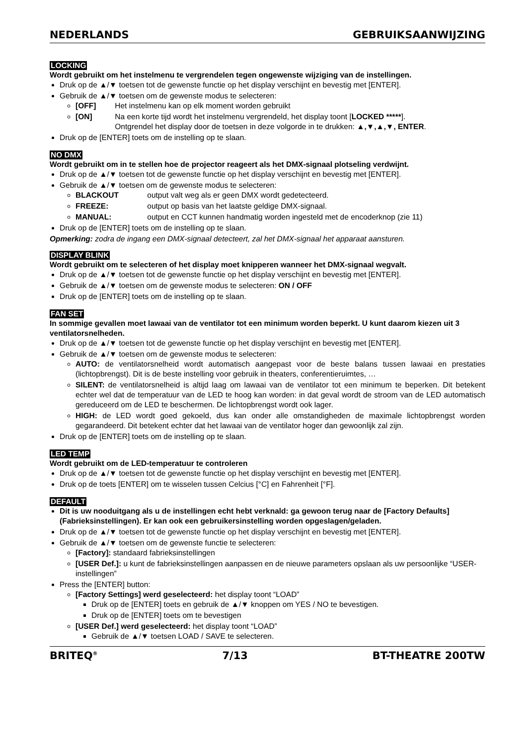NEDERLANDS GEBRUIKSAANWIJZING
LOCKING
Wordt gebruikt om het instelmenu te vergrendelen tegen ongewenste wijziging van de instellingen.
Druk op de ▲/▼ toetsen tot de gewenste functie op het display verschijnt en bevestig met [ENTER].
Gebruik de ▲/▼ toetsen om de gewenste modus te selecteren:
[OFF] Het instelmenu kan op elk moment worden gebruikt
[ON] Na een korte tijd wordt het instelmenu vergrendeld, het display toont [LOCKED *****].
Ontgrendel het display door de toetsen in deze volgorde in te drukken: ▲,▼,▲,▼, ENTER.
Druk op de [ENTER] toets om de instelling op te slaan.
NO DMX
Wordt gebruikt om in te stellen hoe de projector reageert als het DMX-signaal plotseling verdwijnt.
Druk op de ▲/▼ toetsen tot de gewenste functie op het display verschijnt en bevestig met [ENTER].
Gebruik de ▲/▼ toetsen om de gewenste modus te selecteren:
BLACKOUT output valt weg als er geen DMX wordt gedetecteerd.
FREEZE: output op basis van het laatste geldige DMX-signaal.
MANUAL: output en CCT kunnen handmatig worden ingesteld met de encoderknop (zie 11)
Druk op de [ENTER] toets om de instelling op te slaan.
Opmerking: zodra de ingang een DMX-signaal detecteert, zal het DMX-signaal het apparaat aansturen.
DISPLAY BLINK
Wordt gebruikt om te selecteren of het display moet knipperen wanneer het DMX-signaal wegvalt.
Druk op de ▲/▼ toetsen tot de gewenste functie op het display verschijnt en bevestig met [ENTER].
Gebruik de ▲/▼ toetsen om de gewenste modus te selecteren: ON / OFF
Druk op de [ENTER] toets om de instelling op te slaan.
FAN SET
In sommige gevallen moet lawaai van de ventilator tot een minimum worden beperkt. U kunt daarom kiezen uit 3 ventilatorsnelheden.
Druk op de ▲/▼ toetsen tot de gewenste functie op het display verschijnt en bevestig met [ENTER].
Gebruik de ▲/▼ toetsen om de gewenste modus te selecteren:
AUTO: de ventilatorsnelheid wordt automatisch aangepast voor de beste balans tussen lawaai en prestaties (lichtopbrengst). Dit is de beste instelling voor gebruik in theaters, conferentieruimtes, …
SILENT: de ventilatorsnelheid is altijd laag om lawaai van de ventilator tot een minimum te beperken. Dit betekent echter wel dat de temperatuur van de LED te hoog kan worden: in dat geval wordt de stroom van de LED automatisch gereduceerd om de LED te beschermen. De lichtopbrengst wordt ook lager.
HIGH: de LED wordt goed gekoeld, dus kan onder alle omstandigheden de maximale lichtopbrengst worden gegarandeerd. Dit betekent echter dat het lawaai van de ventilator hoger dan gewoonlijk zal zijn.
Druk op de [ENTER] toets om de instelling op te slaan.
LED TEMP
Wordt gebruikt om de LED-temperatuur te controleren
Druk op de ▲/▼ toetsen tot de gewenste functie op het display verschijnt en bevestig met [ENTER].
Druk op de toets [ENTER] om te wisselen tussen Celcius [°C] en Fahrenheit [°F].
DEFAULT
Dit is uw nooduitgang als u de instellingen echt hebt verknald: ga gewoon terug naar de [Factory Defaults] (Fabrieksinstellingen). Er kan ook een gebruikersinstelling worden opgeslagen/geladen.
Druk op de ▲/▼ toetsen tot de gewenste functie op het display verschijnt en bevestig met [ENTER].
Gebruik de ▲/▼ toetsen om de gewenste functie te selecteren:
[Factory]: standaard fabrieksinstellingen
[USER Def.]: u kunt de fabrieksinstellingen aanpassen en de nieuwe parameters opslaan als uw persoonlijke “USER-instellingen”
Press the [ENTER] button:
[Factory Settings] werd geselecteerd: het display toont “LOAD”
Druk op de [ENTER] toets en gebruik de ▲/▼ knoppen om YES / NO te bevestigen.
Druk op de [ENTER] toets om te bevestigen
[USER Def.] werd geselecteerd: het display toont “LOAD”
Gebruik de ▲/▼ toetsen LOAD / SAVE te selecteren.
BRITEQ<sup>®</sup> 7/13 BT-THEATRE 200TW